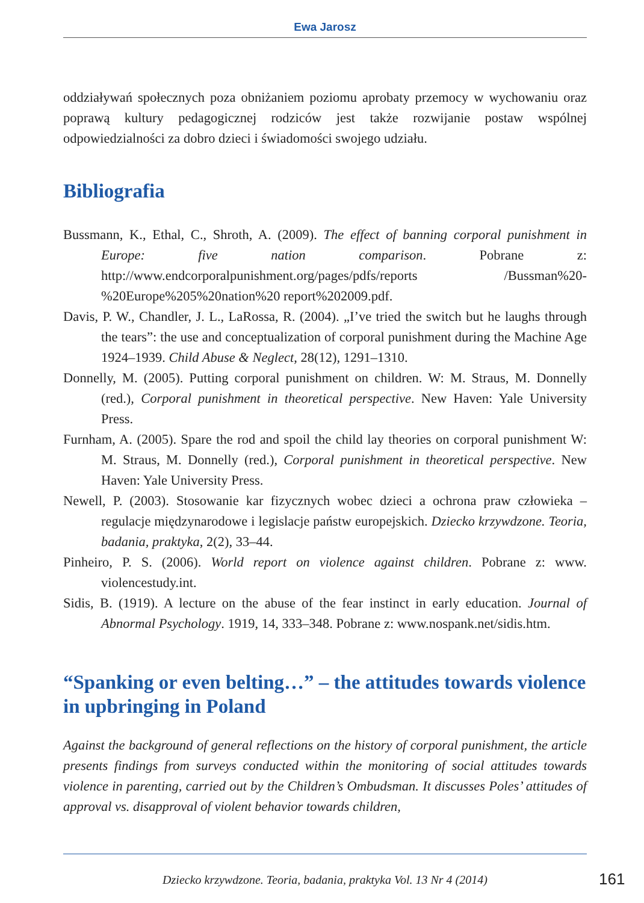Ewa Jarosz
oddziaływań społecznych poza obniżaniem poziomu aprobaty przemocy w wychowaniu oraz poprawą kultury pedagogicznej rodziców jest także rozwijanie postaw wspólnej odpowiedzialności za dobro dzieci i świadomości swojego udziału.
Bibliografia
Bussmann, K., Ethal, C., Shroth, A. (2009). The effect of banning corporal punishment in Europe: five nation comparison. Pobrane z: http://www.endcorporalpunishment.org/pages/pdfs/reports /Bussman%20-%20Europe%205%20nation%20 report%202009.pdf.
Davis, P. W., Chandler, J. L., LaRossa, R. (2004). „I’ve tried the switch but he laughs through the tears”: the use and conceptualization of corporal punishment during the Machine Age 1924–1939. Child Abuse & Neglect, 28(12), 1291–1310.
Donnelly, M. (2005). Putting corporal punishment on children. W: M. Straus, M. Donnelly (red.), Corporal punishment in theoretical perspective. New Haven: Yale University Press.
Furnham, A. (2005). Spare the rod and spoil the child lay theories on corporal punishment W: M. Straus, M. Donnelly (red.), Corporal punishment in theoretical perspective. New Haven: Yale University Press.
Newell, P. (2003). Stosowanie kar fizycznych wobec dzieci a ochrona praw człowieka – regulacje międzynarodowe i legislacje państw europejskich. Dziecko krzywdzone. Teoria, badania, praktyka, 2(2), 33–44.
Pinheiro, P. S. (2006). World report on violence against children. Pobrane z: www. violencestudy.int.
Sidis, B. (1919). A lecture on the abuse of the fear instinct in early education. Journal of Abnormal Psychology. 1919, 14, 333–348. Pobrane z: www.nospank.net/sidis.htm.
“Spanking or even belting…” – the attitudes towards violence in upbringing in Poland
Against the background of general reflections on the history of corporal punishment, the article presents findings from surveys conducted within the monitoring of social attitudes towards violence in parenting, carried out by the Children’s Ombudsman. It discusses Poles’ attitudes of approval vs. disapproval of violent behavior towards children,
Dziecko krzywdzone. Teoria, badania, praktyka Vol. 13 Nr 4 (2014) 161